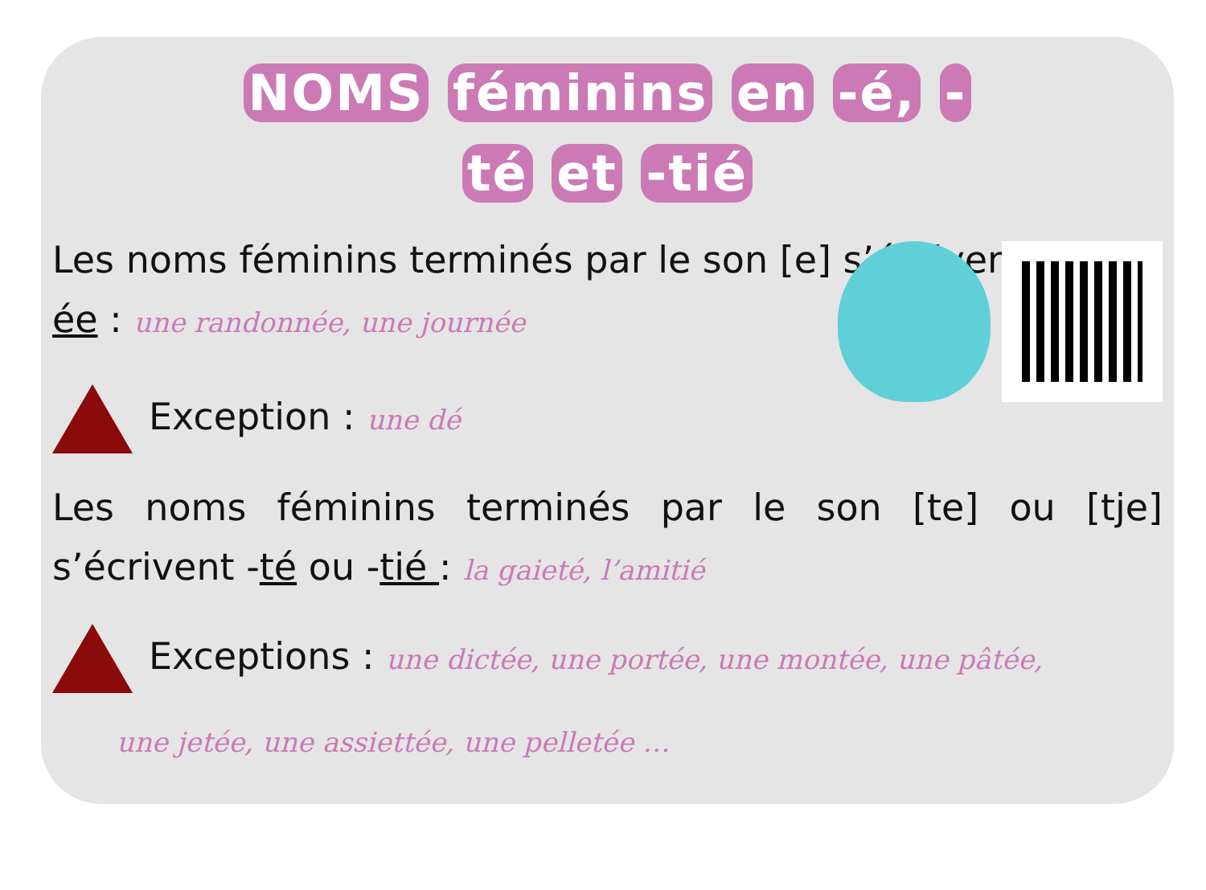NOMS féminins en -é, -
té et -tié
Les noms féminins terminés par le son [e] s’écrivent -
ée : une randonnée, une journée
Exception : une dé
Les noms féminins terminés par le son [te] ou [tje] s’écrivent -té ou -tié : la gaieté, l’amitié
Exceptions : une dictée, une portée, une montée, une pâtée,
une jetée, une assiettée, une pelletée …